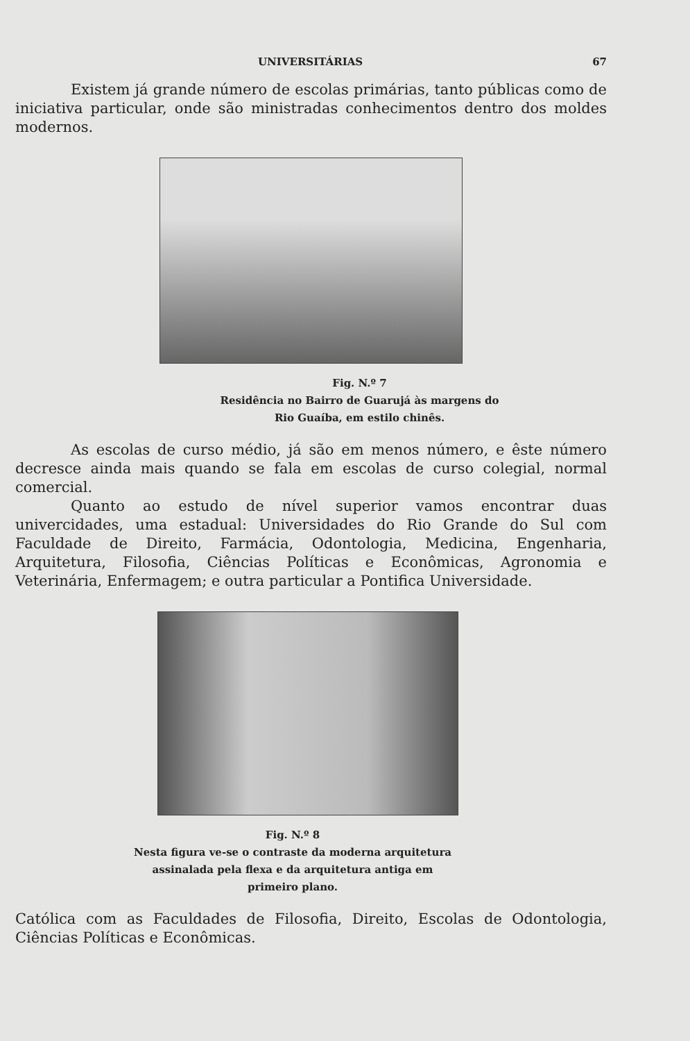UNIVERSITÁRIAS 67
Existem já grande número de escolas primárias, tanto públicas como de iniciativa particular, onde são ministradas conhecimentos dentro dos moldes modernos.
Fig. N.º 7
Residência no Bairro de Guarujá às margens do
Rio Guaíba, em estilo chinês.
As escolas de curso médio, já são em menos número, e êste número decresce ainda mais quando se fala em escolas de curso colegial, normal comercial.
Quanto ao estudo de nível superior vamos encontrar duas univercidades, uma estadual: Universidades do Rio Grande do Sul com Faculdade de Direito, Farmácia, Odontologia, Medicina, Engenharia, Arquitetura, Filosofia, Ciências Políticas e Econômicas, Agronomia e Veterinária, Enfermagem; e outra particular a Pontifica Universidade.
Fig. N.º 8
Nesta figura ve-se o contraste da moderna arquitetura assinalada pela flexa e da arquitetura antiga em primeiro plano.
Católica com as Faculdades de Filosofia, Direito, Escolas de Odontologia, Ciências Políticas e Econômicas.